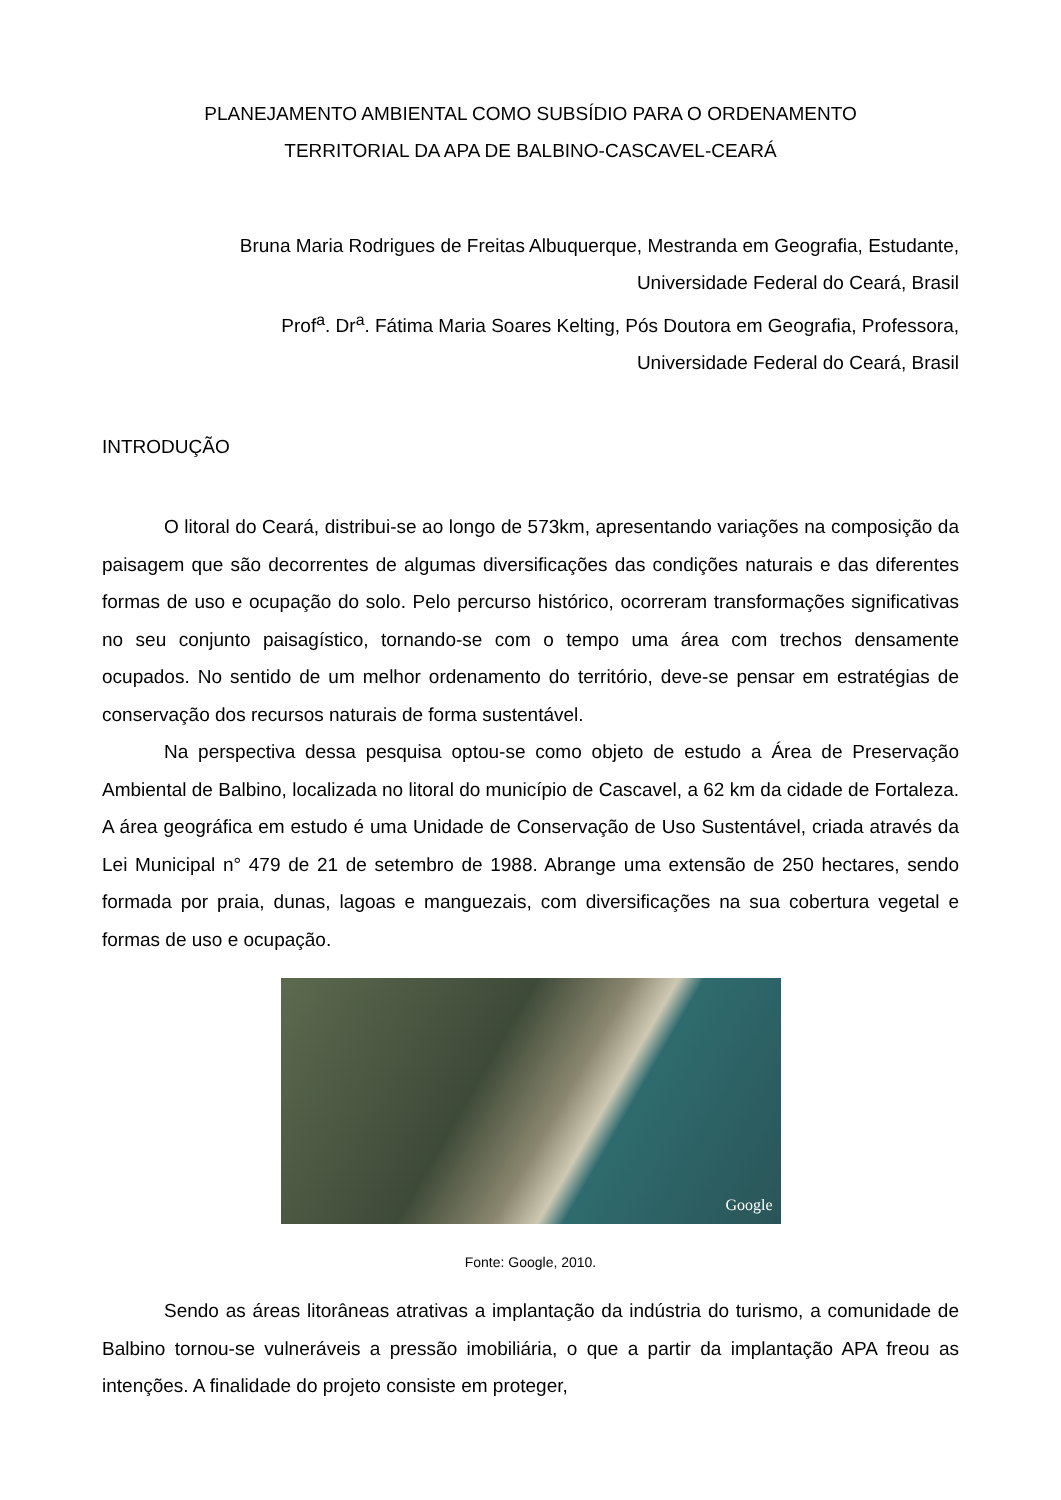PLANEJAMENTO AMBIENTAL COMO SUBSÍDIO PARA O ORDENAMENTO
TERRITORIAL DA APA DE BALBINO-CASCAVEL-CEARÁ
Bruna Maria Rodrigues de Freitas Albuquerque, Mestranda em Geografia, Estudante,
Universidade Federal do Ceará, Brasil
Prof<sup>a</sup>. Dr<sup>a</sup>. Fátima Maria Soares Kelting, Pós Doutora em Geografia, Professora,
Universidade Federal do Ceará, Brasil
INTRODUÇÃO
O litoral do Ceará, distribui-se ao longo de 573km, apresentando variações na composição da paisagem que são decorrentes de algumas diversificações das condições naturais e das diferentes formas de uso e ocupação do solo. Pelo percurso histórico, ocorreram transformações significativas no seu conjunto paisagístico, tornando-se com o tempo uma área com trechos densamente ocupados. No sentido de um melhor ordenamento do território, deve-se pensar em estratégias de conservação dos recursos naturais de forma sustentável.
Na perspectiva dessa pesquisa optou-se como objeto de estudo a Área de Preservação Ambiental de Balbino, localizada no litoral do município de Cascavel, a 62 km da cidade de Fortaleza. A área geográfica em estudo é uma Unidade de Conservação de Uso Sustentável, criada através da Lei Municipal n° 479 de 21 de setembro de 1988. Abrange uma extensão de 250 hectares, sendo formada por praia, dunas, lagoas e manguezais, com diversificações na sua cobertura vegetal e formas de uso e ocupação.
Google
Fonte: Google, 2010.
Sendo as áreas litorâneas atrativas a implantação da indústria do turismo, a comunidade de Balbino tornou-se vulneráveis a pressão imobiliária, o que a partir da implantação APA freou as intenções. A finalidade do projeto consiste em proteger,